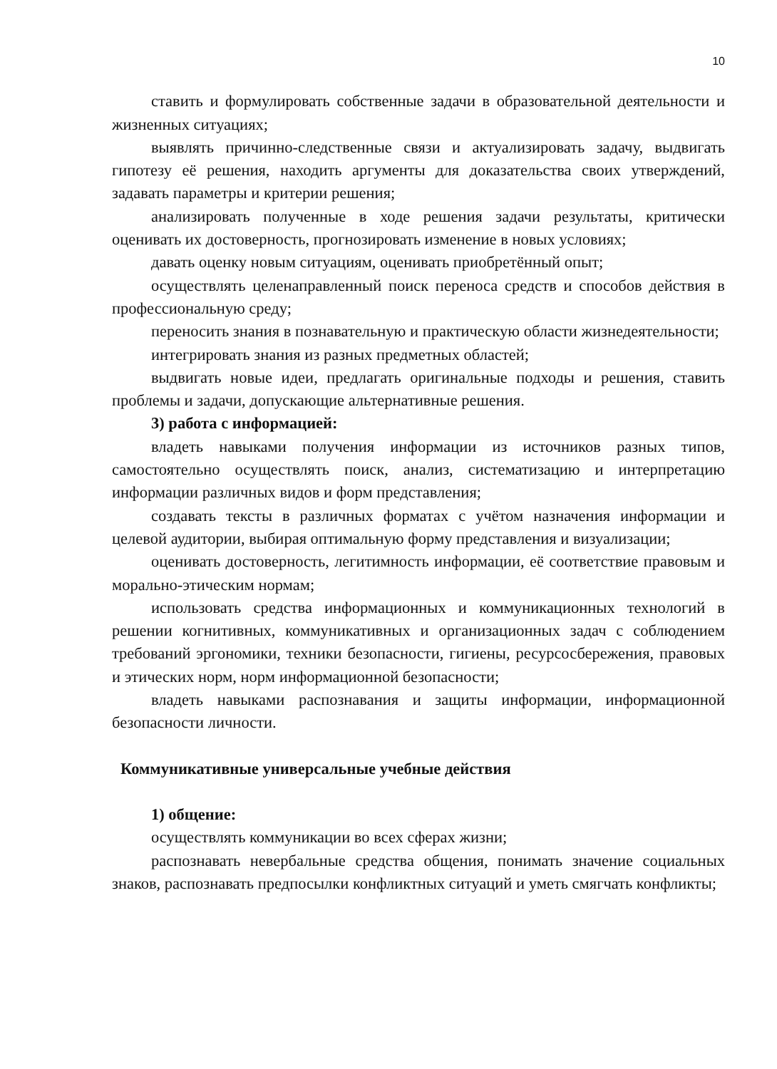10
ставить и формулировать собственные задачи в образовательной деятельности и жизненных ситуациях;
выявлять причинно-следственные связи и актуализировать задачу, выдвигать гипотезу её решения, находить аргументы для доказательства своих утверждений, задавать параметры и критерии решения;
анализировать полученные в ходе решения задачи результаты, критически оценивать их достоверность, прогнозировать изменение в новых условиях;
давать оценку новым ситуациям, оценивать приобретённый опыт;
осуществлять целенаправленный поиск переноса средств и способов действия в профессиональную среду;
переносить знания в познавательную и практическую области жизнедеятельности;
интегрировать знания из разных предметных областей;
выдвигать новые идеи, предлагать оригинальные подходы и решения, ставить проблемы и задачи, допускающие альтернативные решения.
3) работа с информацией:
владеть навыками получения информации из источников разных типов, самостоятельно осуществлять поиск, анализ, систематизацию и интерпретацию информации различных видов и форм представления;
создавать тексты в различных форматах с учётом назначения информации и целевой аудитории, выбирая оптимальную форму представления и визуализации;
оценивать достоверность, легитимность информации, её соответствие правовым и морально-этическим нормам;
использовать средства информационных и коммуникационных технологий в решении когнитивных, коммуникативных и организационных задач с соблюдением требований эргономики, техники безопасности, гигиены, ресурсосбережения, правовых и этических норм, норм информационной безопасности;
владеть навыками распознавания и защиты информации, информационной безопасности личности.
Коммуникативные универсальные учебные действия
1) общение:
осуществлять коммуникации во всех сферах жизни;
распознавать невербальные средства общения, понимать значение социальных знаков, распознавать предпосылки конфликтных ситуаций и уметь смягчать конфликты;